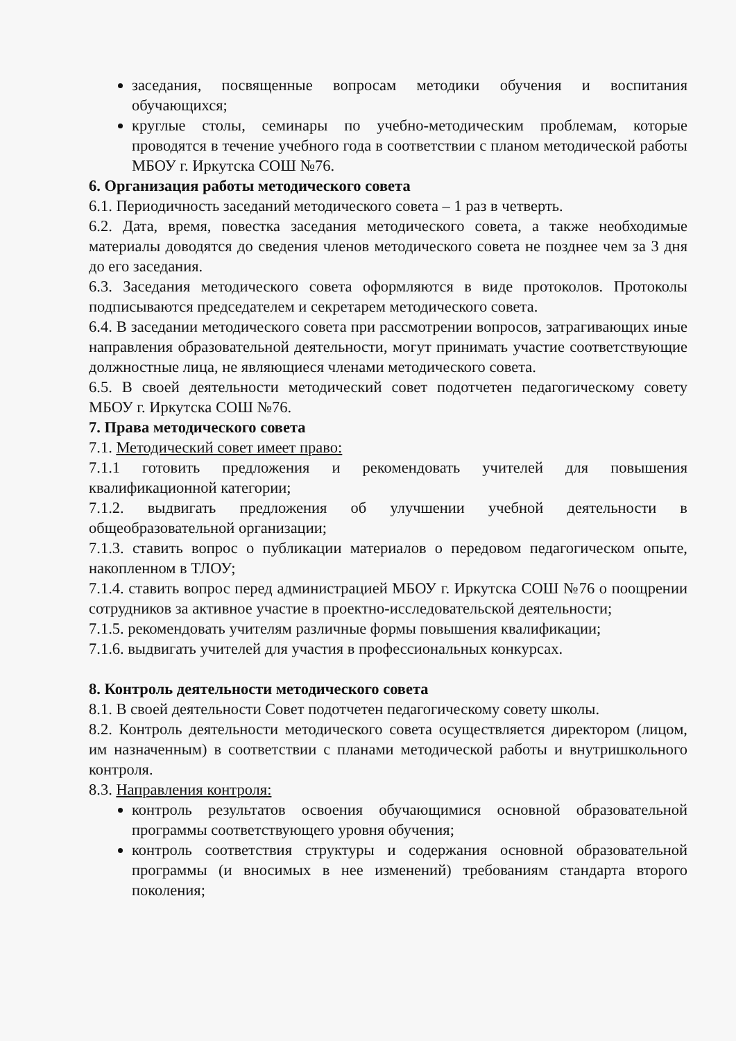заседания, посвященные вопросам методики обучения и воспитания обучающихся;
круглые столы, семинары по учебно-методическим проблемам, которые проводятся в течение учебного года в соответствии с планом методической работы МБОУ г. Иркутска СОШ №76.
6. Организация работы методического совета
6.1. Периодичность заседаний методического совета – 1 раз в четверть.
6.2. Дата, время, повестка заседания методического совета, а также необходимые материалы доводятся до сведения членов методического совета не позднее чем за 3 дня до его заседания.
6.3. Заседания методического совета оформляются в виде протоколов. Протоколы подписываются председателем и секретарем методического совета.
6.4. В заседании методического совета при рассмотрении вопросов, затрагивающих иные направления образовательной деятельности, могут принимать участие соответствующие должностные лица, не являющиеся членами методического совета.
6.5. В своей деятельности методический совет подотчетен педагогическому совету МБОУ г. Иркутска СОШ №76.
7. Права методического совета
7.1. Методический совет имеет право:
7.1.1 готовить предложения и рекомендовать учителей для повышения квалификационной категории;
7.1.2. выдвигать предложения об улучшении учебной деятельности в общеобразовательной организации;
7.1.3. ставить вопрос о публикации материалов о передовом педагогическом опыте, накопленном в ТЛОУ;
7.1.4. ставить вопрос перед администрацией МБОУ г. Иркутска СОШ №76 о поощрении сотрудников за активное участие в проектно-исследовательской деятельности;
7.1.5. рекомендовать учителям различные формы повышения квалификации;
7.1.6. выдвигать учителей для участия в профессиональных конкурсах.
8. Контроль деятельности методического совета
8.1. В своей деятельности Совет подотчетен педагогическому совету школы.
8.2. Контроль деятельности методического совета осуществляется директором (лицом, им назначенным) в соответствии с планами методической работы и внутришкольного контроля.
8.3. Направления контроля:
контроль результатов освоения обучающимися основной образовательной программы соответствующего уровня обучения;
контроль соответствия структуры и содержания основной образовательной программы (и вносимых в нее изменений) требованиям стандарта второго поколения;